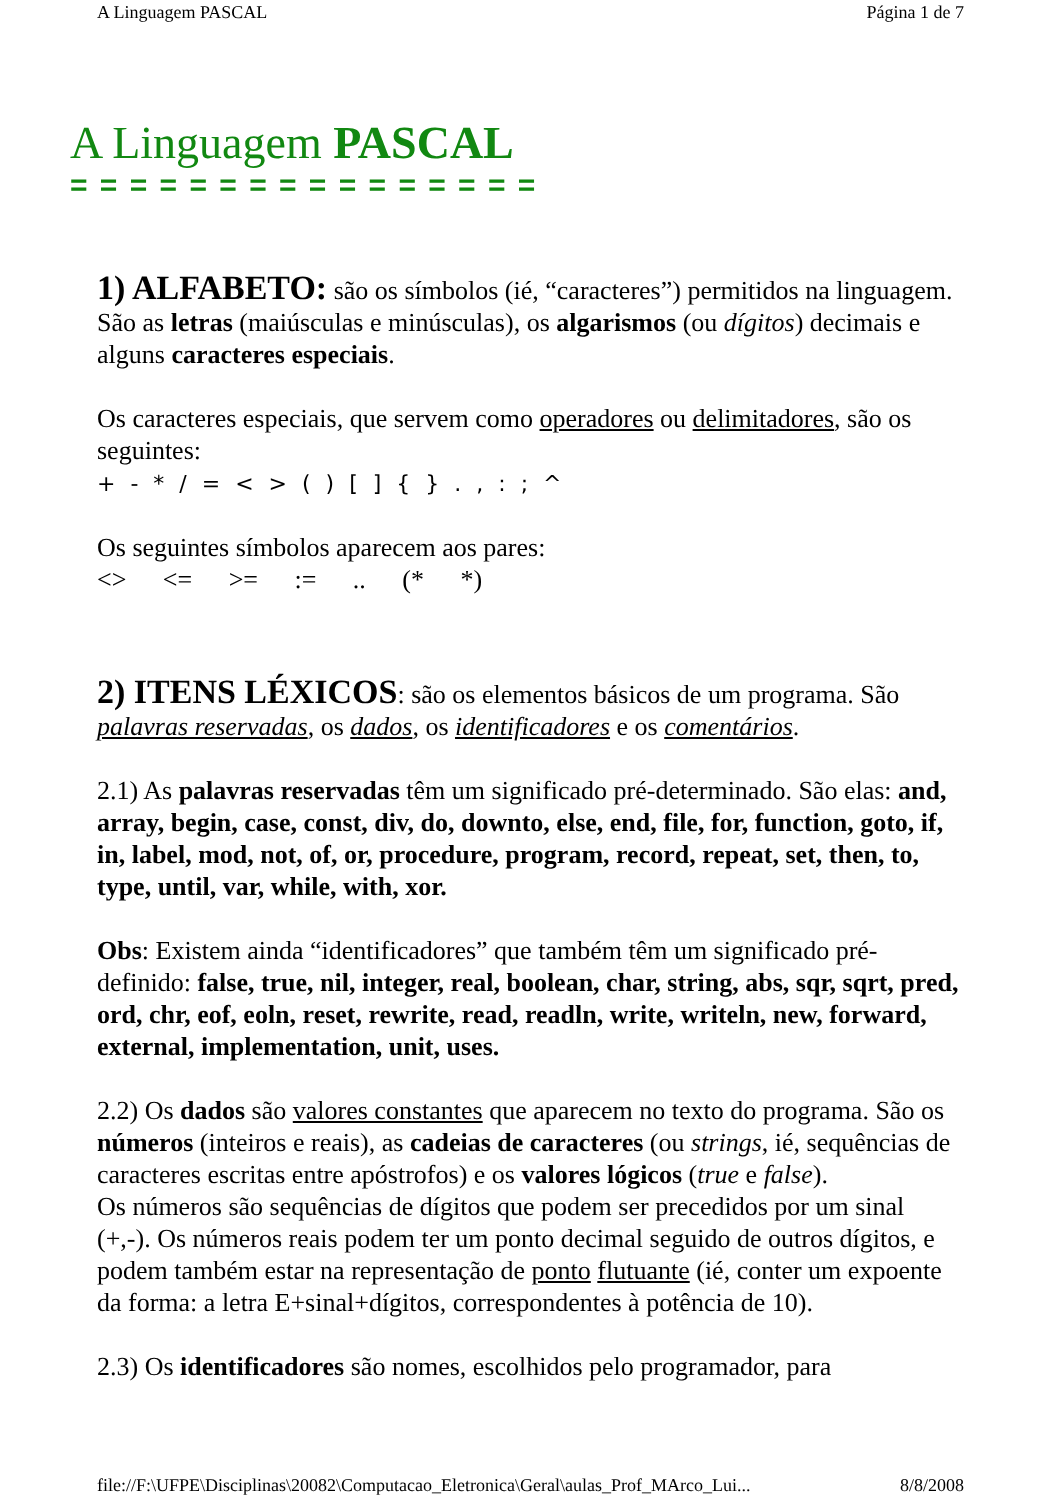A Linguagem PASCAL Página 1 de 7
A Linguagem PASCAL
= = = = = = = = = = = = = = = =
1) ALFABETO: são os símbolos (ié, “caracteres”) permitidos na linguagem. São as letras (maiúsculas e minúsculas), os algarismos (ou dígitos) decimais e alguns caracteres especiais.
Os caracteres especiais, que servem como operadores ou delimitadores, são os seguintes:
+ - * / = < > ( ) [ ] { } . , : ; ^
Os seguintes símbolos aparecem aos pares:
<> <= >= := .. (* *)
2) ITENS LÉXICOS: são os elementos básicos de um programa. São palavras reservadas, os dados, os identificadores e os comentários.
2.1) As palavras reservadas têm um significado pré-determinado. São elas: and, array, begin, case, const, div, do, downto, else, end, file, for, function, goto, if, in, label, mod, not, of, or, procedure, program, record, repeat, set, then, to, type, until, var, while, with, xor.
Obs: Existem ainda “identificadores” que também têm um significado pré-definido: false, true, nil, integer, real, boolean, char, string, abs, sqr, sqrt, pred, ord, chr, eof, eoln, reset, rewrite, read, readln, write, writeln, new, forward, external, implementation, unit, uses.
2.2) Os dados são valores constantes que aparecem no texto do programa. São os números (inteiros e reais), as cadeias de caracteres (ou strings, ié, sequências de caracteres escritas entre apóstrofos) e os valores lógicos (true e false).
Os números são sequências de dígitos que podem ser precedidos por um sinal (+,-). Os números reais podem ter um ponto decimal seguido de outros dígitos, e podem também estar na representação de ponto flutuante (ié, conter um expoente da forma: a letra E+sinal+dígitos, correspondentes à potência de 10).
2.3) Os identificadores são nomes, escolhidos pelo programador, para
file://F:\UFPE\Disciplinas\20082\Computacao_Eletronica\Geral\aulas_Prof_MArco_Lui... 8/8/2008